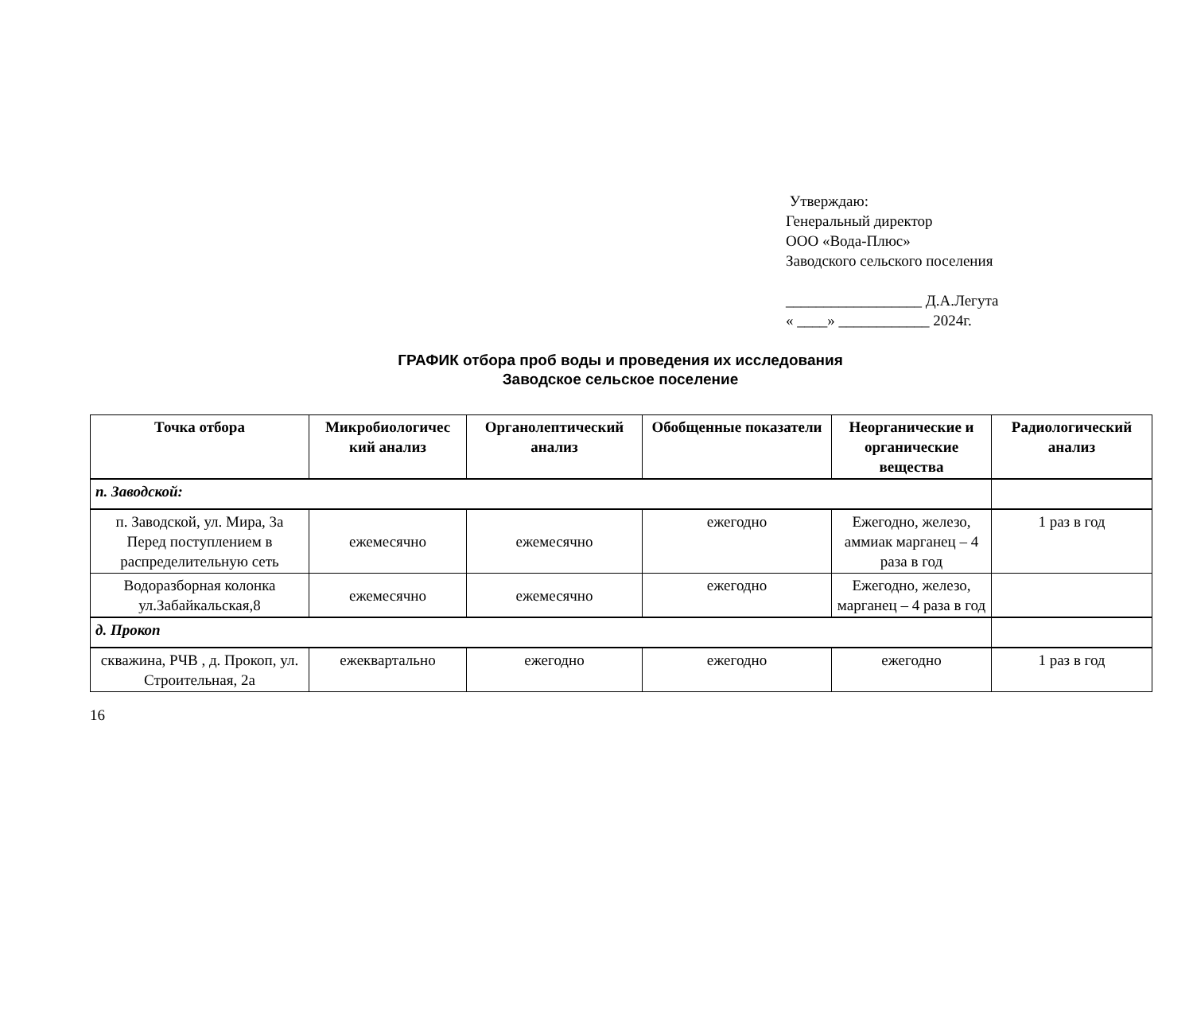Утверждаю:
Генеральный директор
ООО «Вода-Плюс»
Заводского сельского поселения
__________________ Д.А.Легута
« ____» ____________ 2024г.
ГРАФИК отбора проб воды и проведения их исследования
Заводское сельское поселение
| Точка отбора | Микробиологичес кий анализ | Органолептический анализ | Обобщенные показатели | Неорганические и органические вещества | Радиологический анализ |
| --- | --- | --- | --- | --- | --- |
| п. Заводской: | | | | | |
| п. Заводской, ул. Мира, 3а Перед поступлением в распределительную сеть | ежемесячно | ежемесячно | ежегодно | Ежегодно, железо, аммиак марганец – 4 раза в год | 1 раз в год |
| Водоразборная колонка ул.Забайкальская,8 | ежемесячно | ежемесячно | ежегодно | Ежегодно, железо, марганец – 4 раза в год | |
| д. Прокоп | | | | | |
| скважина, РЧВ , д. Прокоп, ул. Строительная, 2а | ежеквартально | ежегодно | ежегодно | ежегодно | 1 раз в год |
16